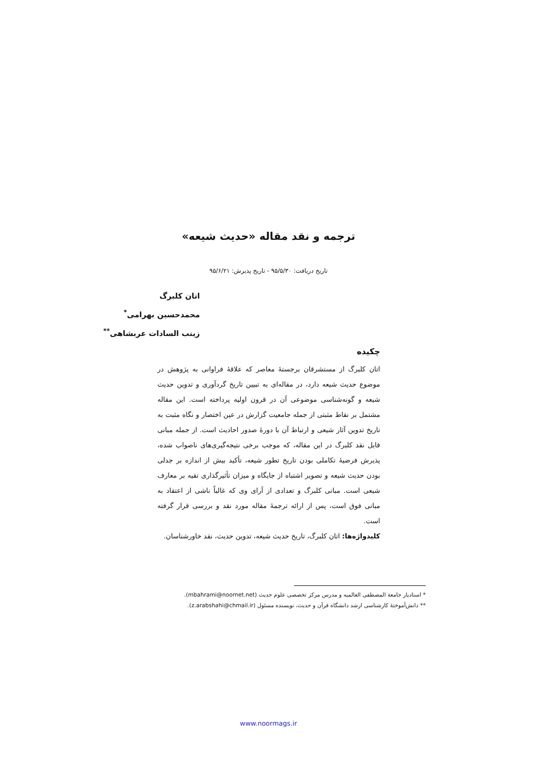ترجمه و نقد مقاله «حدیث شیعه»
تاریخ دریافت: ۹۵/۵/۳۰ - تاریخ پذیرش: ۹۵/۶/۲۱
اتان کلبرگ
محمدحسین بهرامی<sup>*</sup>
زینب السادات عربشاهی<sup>**</sup>
چکیده
اتان کلبرگ از مستشرقان برجستهٔ معاصر که علاقهٔ فراوانی به پژوهش در موضوع حدیث شیعه دارد، در مقاله‌ای به تبیین تاریخ گردآوری و تدوین حدیث شیعه و گونه‌شناسی موضوعی آن در قرون اولیه پرداخته است. این مقاله مشتمل بر نقاط مثبتی از جمله جامعیت گزارش در عین اختصار و نگاه مثبت به تاریخ تدوین آثار شیعی و ارتباط آن با دورهٔ صدور احادیث است. از جمله مبانی قابل نقد کلبرگ در این مقاله، که موجب برخی نتیجه‌گیری‌های ناصواب شده، پذیرش فرضیهٔ تکاملی بودن تاریخ تطور شیعه، تأکید بیش از اندازه بر جدلی بودن حدیث شیعه و تصویر اشتباه از جایگاه و میزان تأثیرگذاری تقیه بر معارف شیعی است. مبانی کلبرگ و تعدادی از آرای وی که غالباً ناشی از اعتقاد به مبانی فوق است، پس از ارائه ترجمهٔ مقاله مورد نقد و بررسی قرار گرفته است.
کلیدواژه‌ها: اتان کلبرگ، تاریخ حدیث شیعه، تدوین حدیث، نقد خاورشناسان.
* استادیار جامعة المصطفی العالمیه و مدرس مرکز تخصصی علوم حدیث (mbahrami@noornet.net).
** دانش‌آموختهٔ کارشناسی ارشد دانشگاه قرآن و حدیث، نویسنده مسئول (z.arabshahi@chmail.ir).
www.noormags.ir